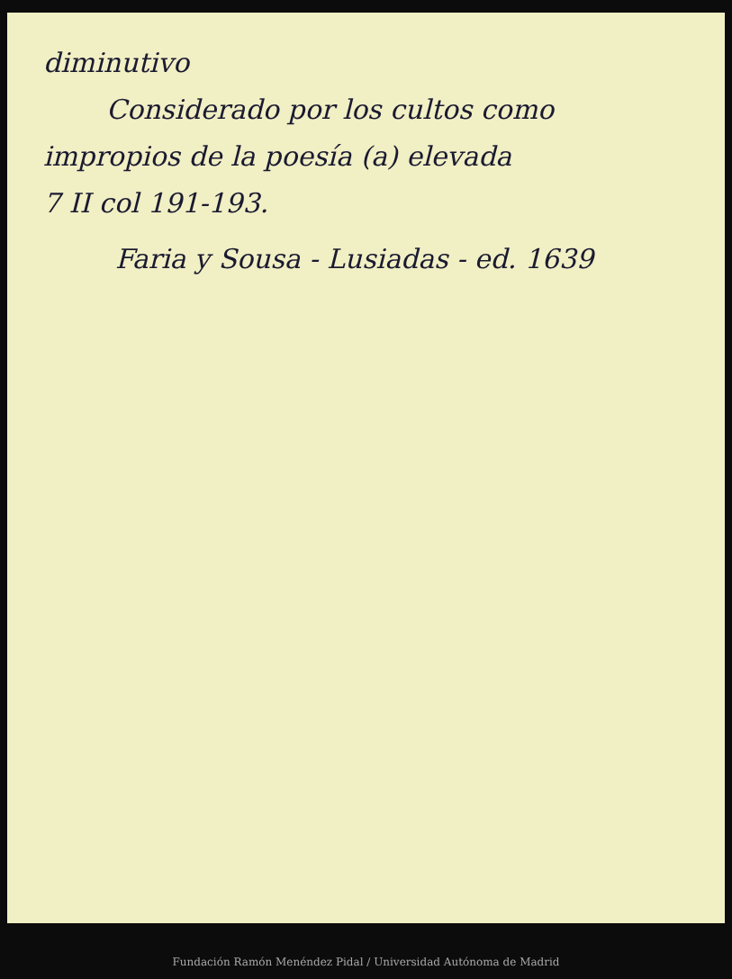diminutivo
Considerado por los cultos como
impropios de la poesía (a) elevada
7 II col 191-193.
Faria y Sousa - Lusiadas - ed. 1639
Fundación Ramón Menéndez Pidal / Universidad Autónoma de Madrid